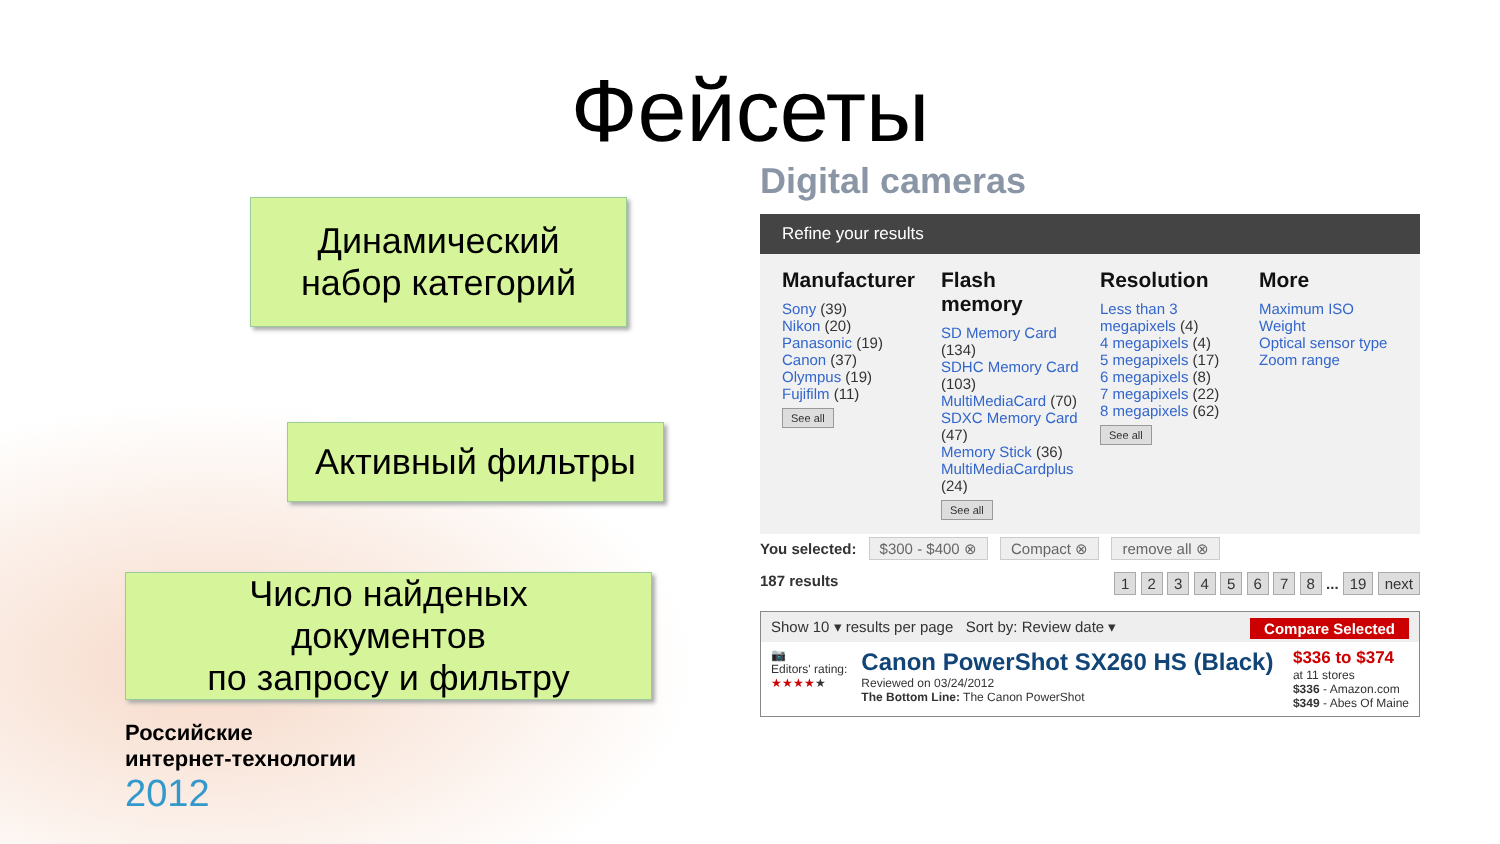Фейсеты
Динамический
набор категорий
Активный фильтры
Число найденых
документов
по запросу и фильтру
Digital cameras
Refine your results
Manufacturer
Sony (39)
Nikon (20)
Panasonic (19)
Canon (37)
Olympus (19)
Fujifilm (11)
See all
Flash memory
SD Memory Card (134)
SDHC Memory Card (103)
MultiMediaCard (70)
SDXC Memory Card (47)
Memory Stick (36)
MultiMediaCardplus (24)
See all
Resolution
Less than 3 megapixels (4)
4 megapixels (4)
5 megapixels (17)
6 megapixels (8)
7 megapixels (22)
8 megapixels (62)
See all
More
Maximum ISO
Weight
Optical sensor type
Zoom range
You selected: $300 - $400 ⊗ Compact ⊗ remove all ⊗
187 results 1 2 3 4 5 6 7 8 ... 19 next
Show 10 ▾ results per page Sort by: Review date ▾ Compare Selected
📷
Editors' rating:
★★★★★
Canon PowerShot SX260 HS (Black)
Reviewed on 03/24/2012
The Bottom Line: The Canon PowerShot
$336 to $374
at 11 stores
$336 - Amazon.com
$349 - Abes Of Maine
Российские
интернет-технологии
2012